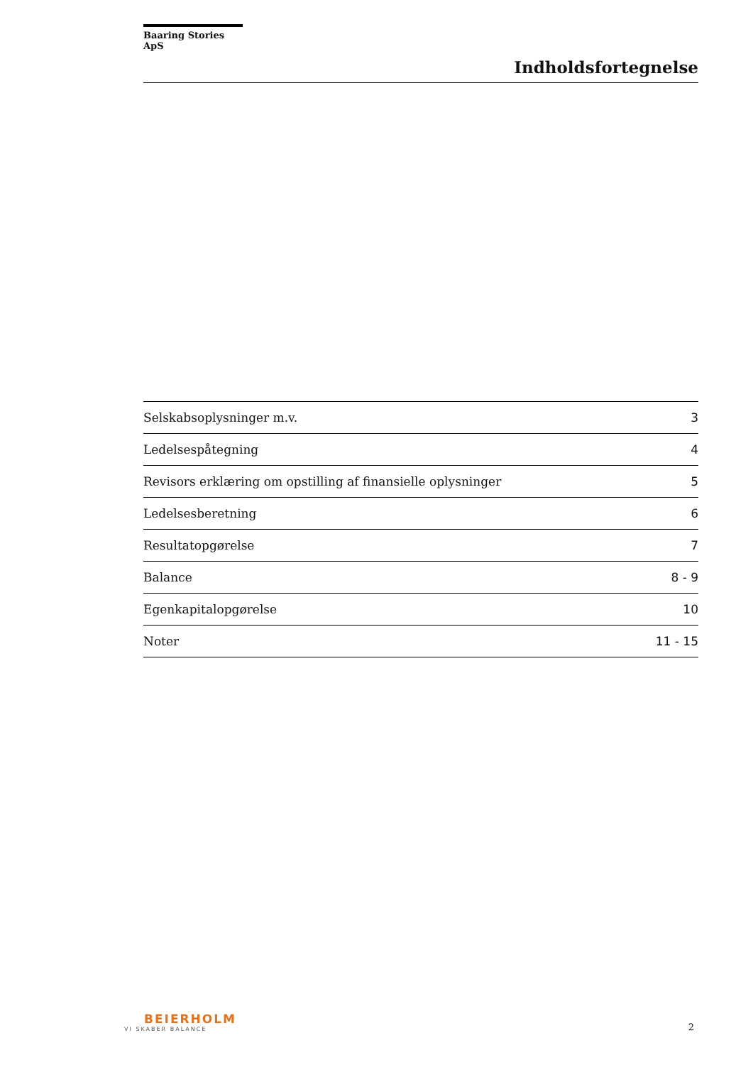Baaring Stories ApS
Indholdsfortegnelse
| Selskabsoplysninger m.v. | 3 |
| Ledelsespåtegning | 4 |
| Revisors erklæring om opstilling af finansielle oplysninger | 5 |
| Ledelsesberetning | 6 |
| Resultatopgørelse | 7 |
| Balance | 8 - 9 |
| Egenkapitalopgørelse | 10 |
| Noter | 11 - 15 |
BEIERHOLM
VI SKABER BALANCE
2